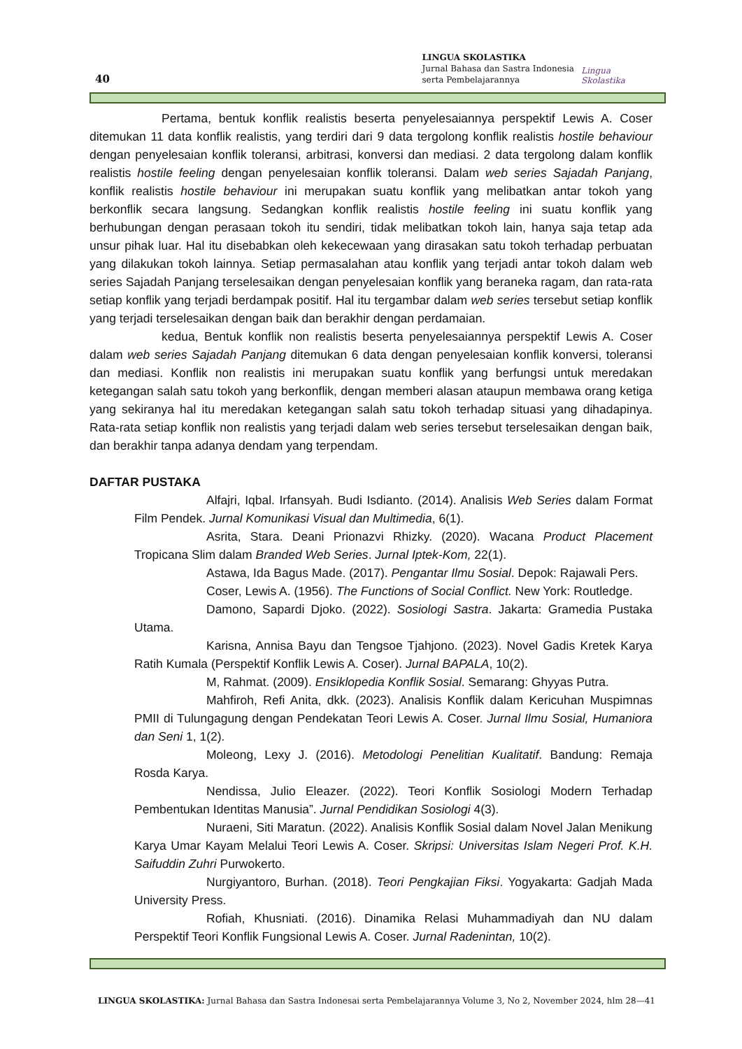40
LINGUA SKOLASTIKA
Jurnal Bahasa dan Sastra Indonesia
serta Pembelajarannya
Lingua Skolastika
Pertama, bentuk konflik realistis beserta penyelesaiannya perspektif Lewis A. Coser ditemukan 11 data konflik realistis, yang terdiri dari 9 data tergolong konflik realistis hostile behaviour dengan penyelesaian konflik toleransi, arbitrasi, konversi dan mediasi. 2 data tergolong dalam konflik realistis hostile feeling dengan penyelesaian konflik toleransi. Dalam web series Sajadah Panjang, konflik realistis hostile behaviour ini merupakan suatu konflik yang melibatkan antar tokoh yang berkonflik secara langsung. Sedangkan konflik realistis hostile feeling ini suatu konflik yang berhubungan dengan perasaan tokoh itu sendiri, tidak melibatkan tokoh lain, hanya saja tetap ada unsur pihak luar. Hal itu disebabkan oleh kekecewaan yang dirasakan satu tokoh terhadap perbuatan yang dilakukan tokoh lainnya. Setiap permasalahan atau konflik yang terjadi antar tokoh dalam web series Sajadah Panjang terselesaikan dengan penyelesaian konflik yang beraneka ragam, dan rata-rata setiap konflik yang terjadi berdampak positif. Hal itu tergambar dalam web series tersebut setiap konflik yang terjadi terselesaikan dengan baik dan berakhir dengan perdamaian.
kedua, Bentuk konflik non realistis beserta penyelesaiannya perspektif Lewis A. Coser dalam web series Sajadah Panjang ditemukan 6 data dengan penyelesaian konflik konversi, toleransi dan mediasi. Konflik non realistis ini merupakan suatu konflik yang berfungsi untuk meredakan ketegangan salah satu tokoh yang berkonflik, dengan memberi alasan ataupun membawa orang ketiga yang sekiranya hal itu meredakan ketegangan salah satu tokoh terhadap situasi yang dihadapinya. Rata-rata setiap konflik non realistis yang terjadi dalam web series tersebut terselesaikan dengan baik, dan berakhir tanpa adanya dendam yang terpendam.
DAFTAR PUSTAKA
Alfajri, Iqbal. Irfansyah. Budi Isdianto. (2014). Analisis Web Series dalam Format Film Pendek. Jurnal Komunikasi Visual dan Multimedia, 6(1).
Asrita, Stara. Deani Prionazvi Rhizky. (2020). Wacana Product Placement Tropicana Slim dalam Branded Web Series. Jurnal Iptek-Kom, 22(1).
Astawa, Ida Bagus Made. (2017). Pengantar Ilmu Sosial. Depok: Rajawali Pers.
Coser, Lewis A. (1956). The Functions of Social Conflict. New York: Routledge.
Damono, Sapardi Djoko. (2022). Sosiologi Sastra. Jakarta: Gramedia Pustaka Utama.
Karisna, Annisa Bayu dan Tengsoe Tjahjono. (2023). Novel Gadis Kretek Karya Ratih Kumala (Perspektif Konflik Lewis A. Coser). Jurnal BAPALA, 10(2).
M, Rahmat. (2009). Ensiklopedia Konflik Sosial. Semarang: Ghyyas Putra.
Mahfiroh, Refi Anita, dkk. (2023). Analisis Konflik dalam Kericuhan Muspimnas PMII di Tulungagung dengan Pendekatan Teori Lewis A. Coser. Jurnal Ilmu Sosial, Humaniora dan Seni 1, 1(2).
Moleong, Lexy J. (2016). Metodologi Penelitian Kualitatif. Bandung: Remaja Rosda Karya.
Nendissa, Julio Eleazer. (2022). Teori Konflik Sosiologi Modern Terhadap Pembentukan Identitas Manusia”. Jurnal Pendidikan Sosiologi 4(3).
Nuraeni, Siti Maratun. (2022). Analisis Konflik Sosial dalam Novel Jalan Menikung Karya Umar Kayam Melalui Teori Lewis A. Coser. Skripsi: Universitas Islam Negeri Prof. K.H. Saifuddin Zuhri Purwokerto.
Nurgiyantoro, Burhan. (2018). Teori Pengkajian Fiksi. Yogyakarta: Gadjah Mada University Press.
Rofiah, Khusniati. (2016). Dinamika Relasi Muhammadiyah dan NU dalam Perspektif Teori Konflik Fungsional Lewis A. Coser. Jurnal Radenintan, 10(2).
LINGUA SKOLASTIKA: Jurnal Bahasa dan Sastra Indonesai serta Pembelajarannya Volume 3, No 2, November 2024, hlm 28—41